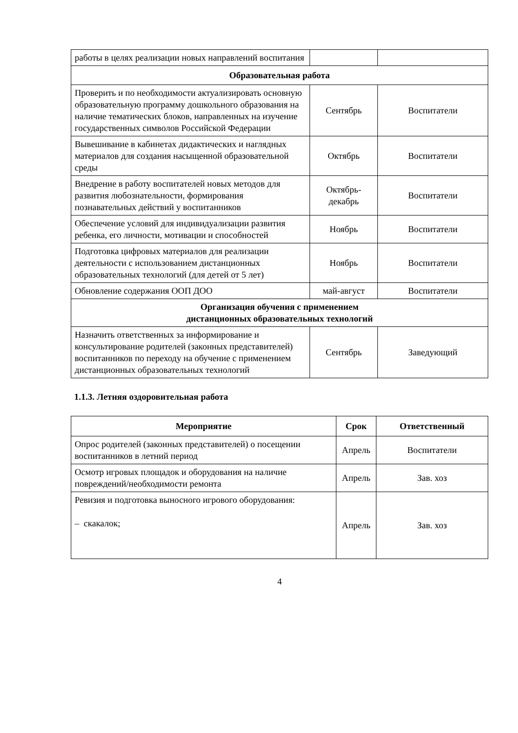| работы в целях реализации новых направлений воспитания | | |
| Образовательная работа | | |
| Проверить и по необходимости актуализировать основную образовательную программу дошкольного образования на наличие тематических блоков, направленных на изучение государственных символов Российской Федерации | Сентябрь | Воспитатели |
| Вывешивание в кабинетах дидактических и наглядных материалов для создания насыщенной образовательной среды | Октябрь | Воспитатели |
| Внедрение в работу воспитателей новых методов для развития любознательности, формирования познавательных действий у воспитанников | Октябрь- декабрь | Воспитатели |
| Обеспечение условий для индивидуализации развития ребенка, его личности, мотивации и способностей | Ноябрь | Воспитатели |
| Подготовка цифровых материалов для реализации деятельности с использованием дистанционных образовательных технологий (для детей от 5 лет) | Ноябрь | Воспитатели |
| Обновление содержания ООП ДОО | май-август | Воспитатели |
| Организация обучения с применением дистанционных образовательных технологий | | |
| Назначить ответственных за информирование и консультирование родителей (законных представителей) воспитанников по переходу на обучение с применением дистанционных образовательных технологий | Сентябрь | Заведующий |
1.1.3. Летняя оздоровительная работа
| Мероприятие | Срок | Ответственный |
| --- | --- | --- |
| Опрос родителей (законных представителей) о посещении воспитанников в летний период | Апрель | Воспитатели |
| Осмотр игровых площадок и оборудования на наличие повреждений/необходимости ремонта | Апрель | Зав. хоз |
| Ревизия и подготовка выносного игрового оборудования: – скакалок; | Апрель | Зав. хоз |
4